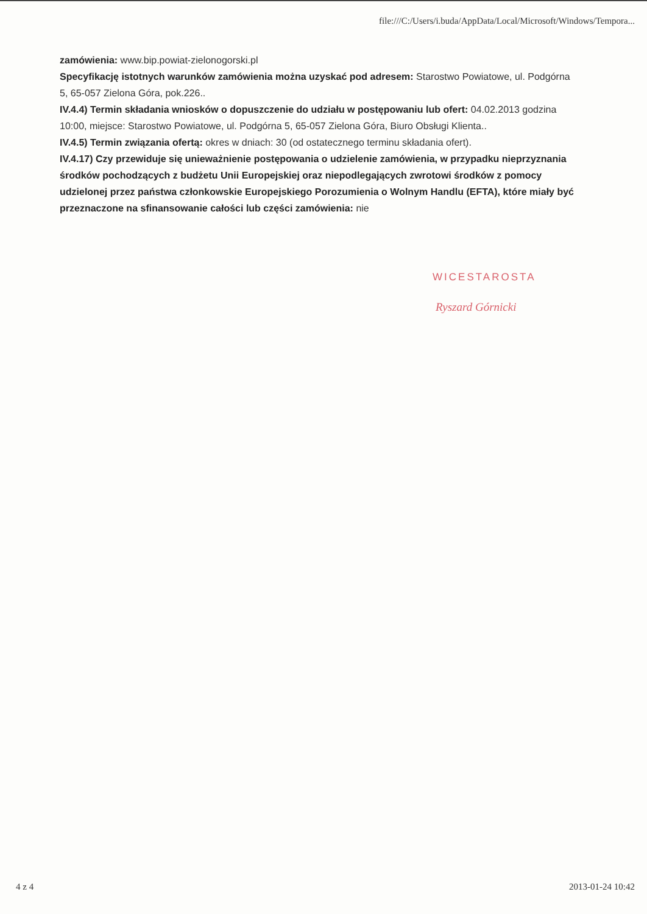file:///C:/Users/i.buda/AppData/Local/Microsoft/Windows/Tempora...
zamówienia: www.bip.powiat-zielonogorski.pl
Specyfikację istotnych warunków zamówienia można uzyskać pod adresem: Starostwo Powiatowe, ul. Podgórna 5, 65-057 Zielona Góra, pok.226..
IV.4.4) Termin składania wniosków o dopuszczenie do udziału w postępowaniu lub ofert: 04.02.2013 godzina 10:00, miejsce: Starostwo Powiatowe, ul. Podgórna 5, 65-057 Zielona Góra, Biuro Obsługi Klienta..
IV.4.5) Termin związania ofertą: okres w dniach: 30 (od ostatecznego terminu składania ofert).
IV.4.17) Czy przewiduje się unieważnienie postępowania o udzielenie zamówienia, w przypadku nieprzyznania środków pochodzących z budżetu Unii Europejskiej oraz niepodlegających zwrotowi środków z pomocy udzielonej przez państwa członkowskie Europejskiego Porozumienia o Wolnym Handlu (EFTA), które miały być przeznaczone na sfinansowanie całości lub części zamówienia: nie
WICESTAROSTA
Ryszard Górnicki
4 z 4 2013-01-24 10:42